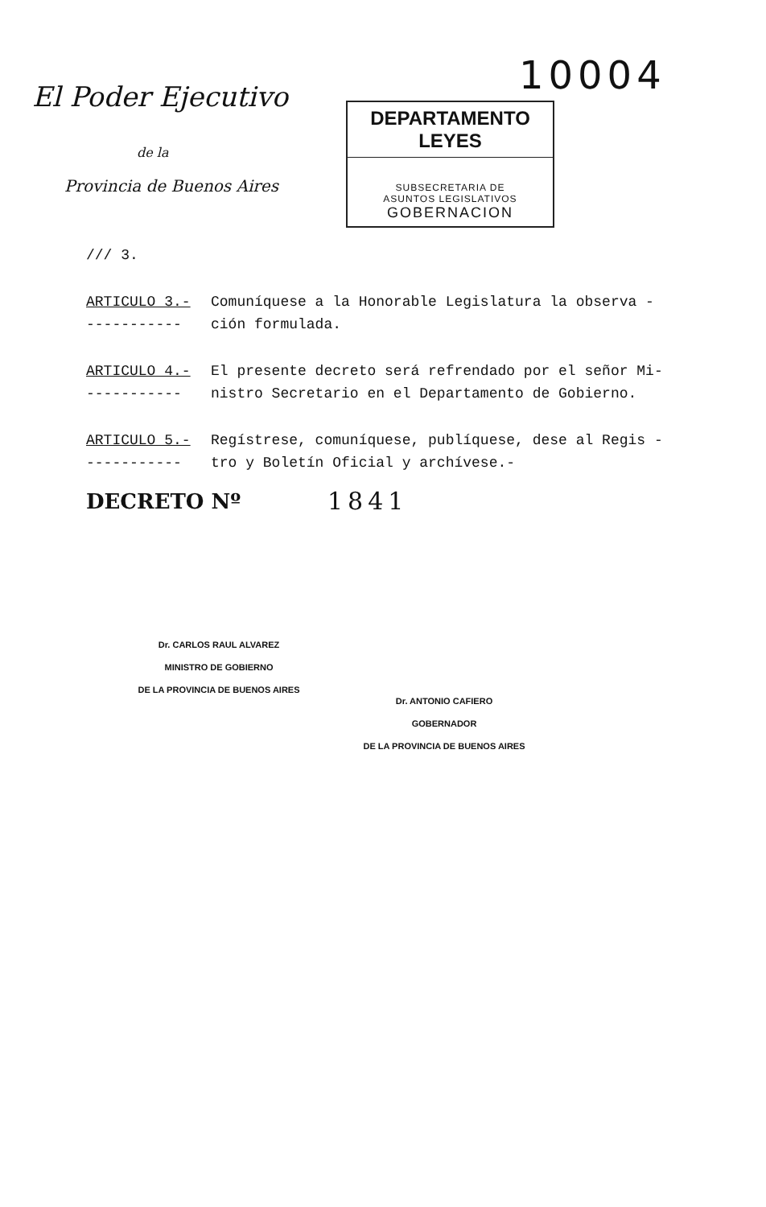10004
El Poder Ejecutivo
de la
Provincia de Buenos Aires
DEPARTAMENTO LEYES
SUBSECRETARIA DE
ASUNTOS LEGISLATIVOS
GOBERNACION
/// 3.
ARTICULO 3.-
-----------
Comuníquese a la Honorable Legislatura la observa -
ción formulada.
ARTICULO 4.-
-----------
El presente decreto será refrendado por el señor Mi-
nistro Secretario en el Departamento de Gobierno.
ARTICULO 5.-
-----------
Regístrese, comuníquese, publíquese, dese al Regis -
tro y Boletín Oficial y archívese.-
DECRETO Nº
1841
Dr. CARLOS RAUL ALVAREZ
MINISTRO DE GOBIERNO
DE LA PROVINCIA DE BUENOS AIRES
Dr. ANTONIO CAFIERO
GOBERNADOR
DE LA PROVINCIA DE BUENOS AIRES